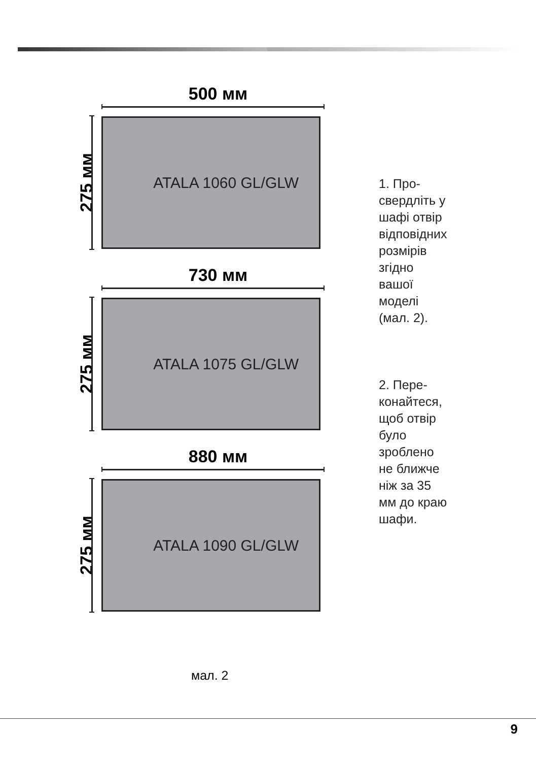500 мм
275 мм
ATALA 1060 GL/GLW
730 мм
275 мм
ATALA 1075 GL/GLW
880 мм
275 мм
ATALA 1090 GL/GLW
1. Про-
свердліть у
шафі отвір
відповідних
розмірів
згідно
вашої
моделі
(мал. 2).
2. Пере-
конайтеся,
щоб отвір
було
зроблено
не ближче
ніж за 35
мм до краю
шафи.
мал. 2
9